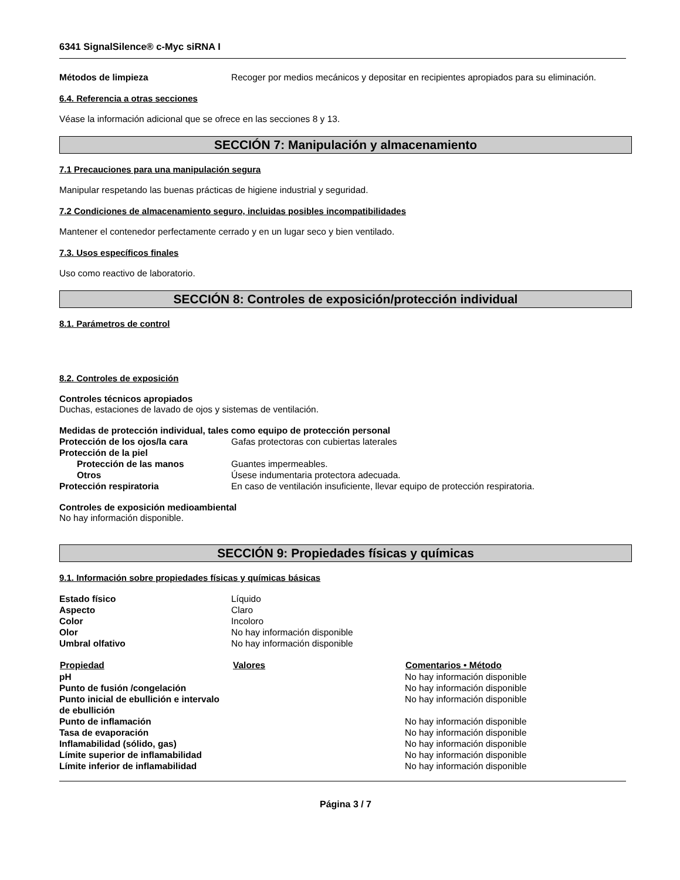6341 SignalSilence® c-Myc siRNA I
| Métodos de limpieza | Recoger por medios mecánicos y depositar en recipientes apropiados para su eliminación. |
6.4. Referencia a otras secciones
Véase la información adicional que se ofrece en las secciones 8 y 13.
SECCIÓN 7: Manipulación y almacenamiento
7.1 Precauciones para una manipulación segura
Manipular respetando las buenas prácticas de higiene industrial y seguridad.
7.2 Condiciones de almacenamiento seguro, incluidas posibles incompatibilidades
Mantener el contenedor perfectamente cerrado y en un lugar seco y bien ventilado.
7.3. Usos específicos finales
Uso como reactivo de laboratorio.
SECCIÓN 8: Controles de exposición/protección individual
8.1. Parámetros de control
8.2. Controles de exposición
Controles técnicos apropiados
Duchas, estaciones de lavado de ojos y sistemas de ventilación.
Medidas de protección individual, tales como equipo de protección personal
| Protección de los ojos/la cara | Gafas protectoras con cubiertas laterales |
| Protección de la piel | |
| Protección de las manos | Guantes impermeables. |
| Otros | Úsese indumentaria protectora adecuada. |
| Protección respiratoria | En caso de ventilación insuficiente, llevar equipo de protección respiratoria. |
Controles de exposición medioambiental
No hay información disponible.
SECCIÓN 9: Propiedades físicas y químicas
9.1. Información sobre propiedades físicas y químicas básicas
| Estado físico | Líquido |
| Aspecto | Claro |
| Color | Incoloro |
| Olor | No hay información disponible |
| Umbral olfativo | No hay información disponible |
| Propiedad | Valores | Comentarios • Método |
| --- | --- | --- |
| pH | | No hay información disponible |
| Punto de fusión /congelación | | No hay información disponible |
| Punto inicial de ebullición e intervalo de ebullición | | No hay información disponible |
| Punto de inflamación | | No hay información disponible |
| Tasa de evaporación | | No hay información disponible |
| Inflamabilidad (sólido, gas) | | No hay información disponible |
| Límite superior de inflamabilidad | | No hay información disponible |
| Límite inferior de inflamabilidad | | No hay información disponible |
Página 3 / 7